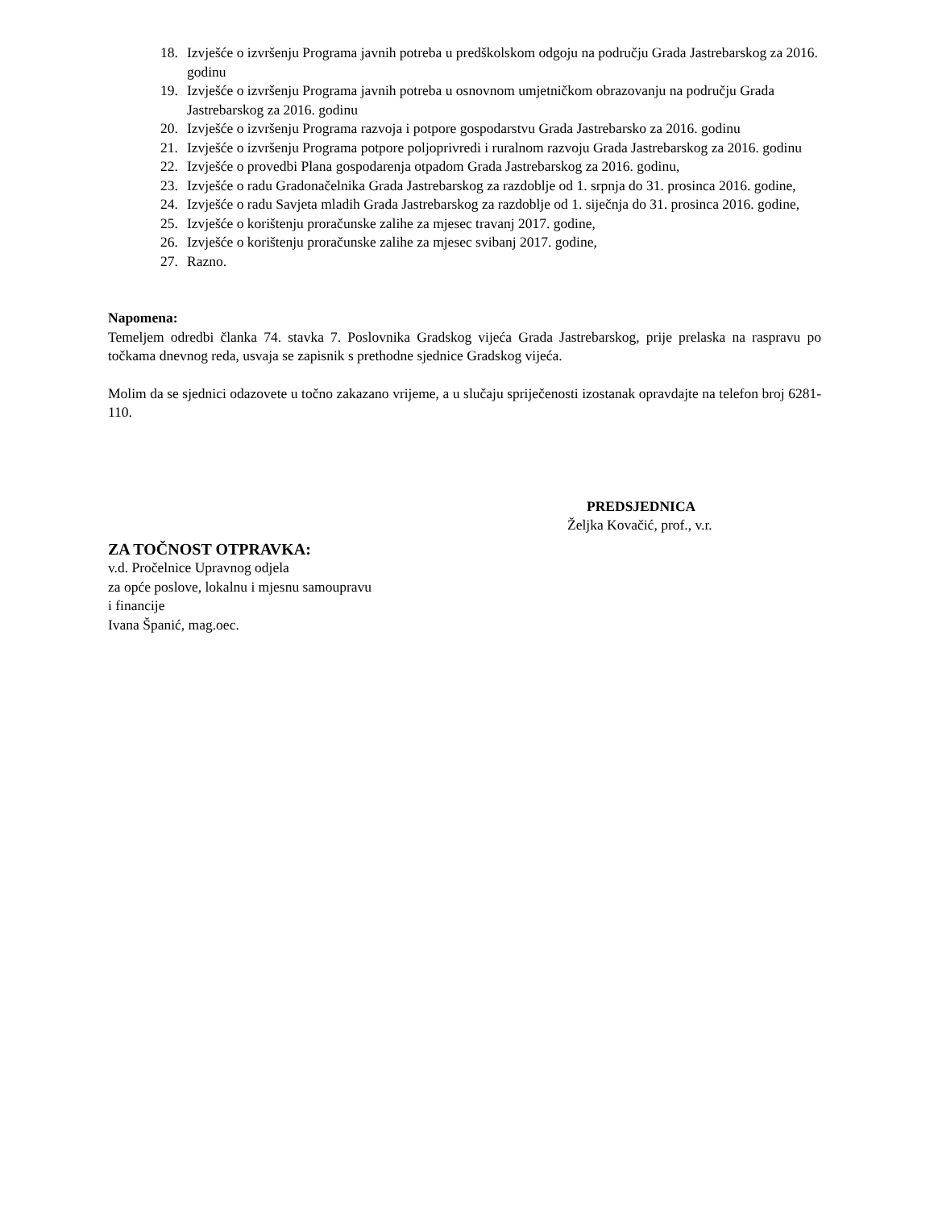18. Izvješće o izvršenju Programa javnih potreba u predškolskom odgoju na području Grada Jastrebarskog za 2016. godinu
19. Izvješće o izvršenju Programa javnih potreba u osnovnom umjetničkom obrazovanju na području Grada Jastrebarskog za 2016. godinu
20. Izvješće o izvršenju Programa razvoja i potpore gospodarstvu Grada Jastrebarsko za 2016. godinu
21. Izvješće o izvršenju Programa potpore poljoprivredi i ruralnom razvoju Grada Jastrebarskog za 2016. godinu
22. Izvješće o provedbi Plana gospodarenja otpadom Grada Jastrebarskog za 2016. godinu,
23. Izvješće o radu Gradonačelnika Grada Jastrebarskog za razdoblje od 1. srpnja do 31. prosinca 2016. godine,
24. Izvješće o radu Savjeta mladih Grada Jastrebarskog za razdoblje od 1. siječnja do 31. prosinca 2016. godine,
25. Izvješće o korištenju proračunske zalihe za mjesec travanj 2017. godine,
26. Izvješće o korištenju proračunske zalihe za mjesec svibanj 2017. godine,
27. Razno.
Napomena:
Temeljem odredbi članka 74. stavka 7. Poslovnika Gradskog vijeća Grada Jastrebarskog, prije prelaska na raspravu po točkama dnevnog reda, usvaja se zapisnik s prethodne sjednice Gradskog vijeća.
Molim da se sjednici odazovete u točno zakazano vrijeme, a u slučaju spriječenosti izostanak opravdajte na telefon broj 6281-110.
PREDSJEDNICA
Željka Kovačić, prof., v.r.
ZA TOČNOST OTPRAVKA:
v.d. Pročelnice Upravnog odjela
za opće poslove, lokalnu i mjesnu samoupravu
i financije
Ivana Španić, mag.oec.